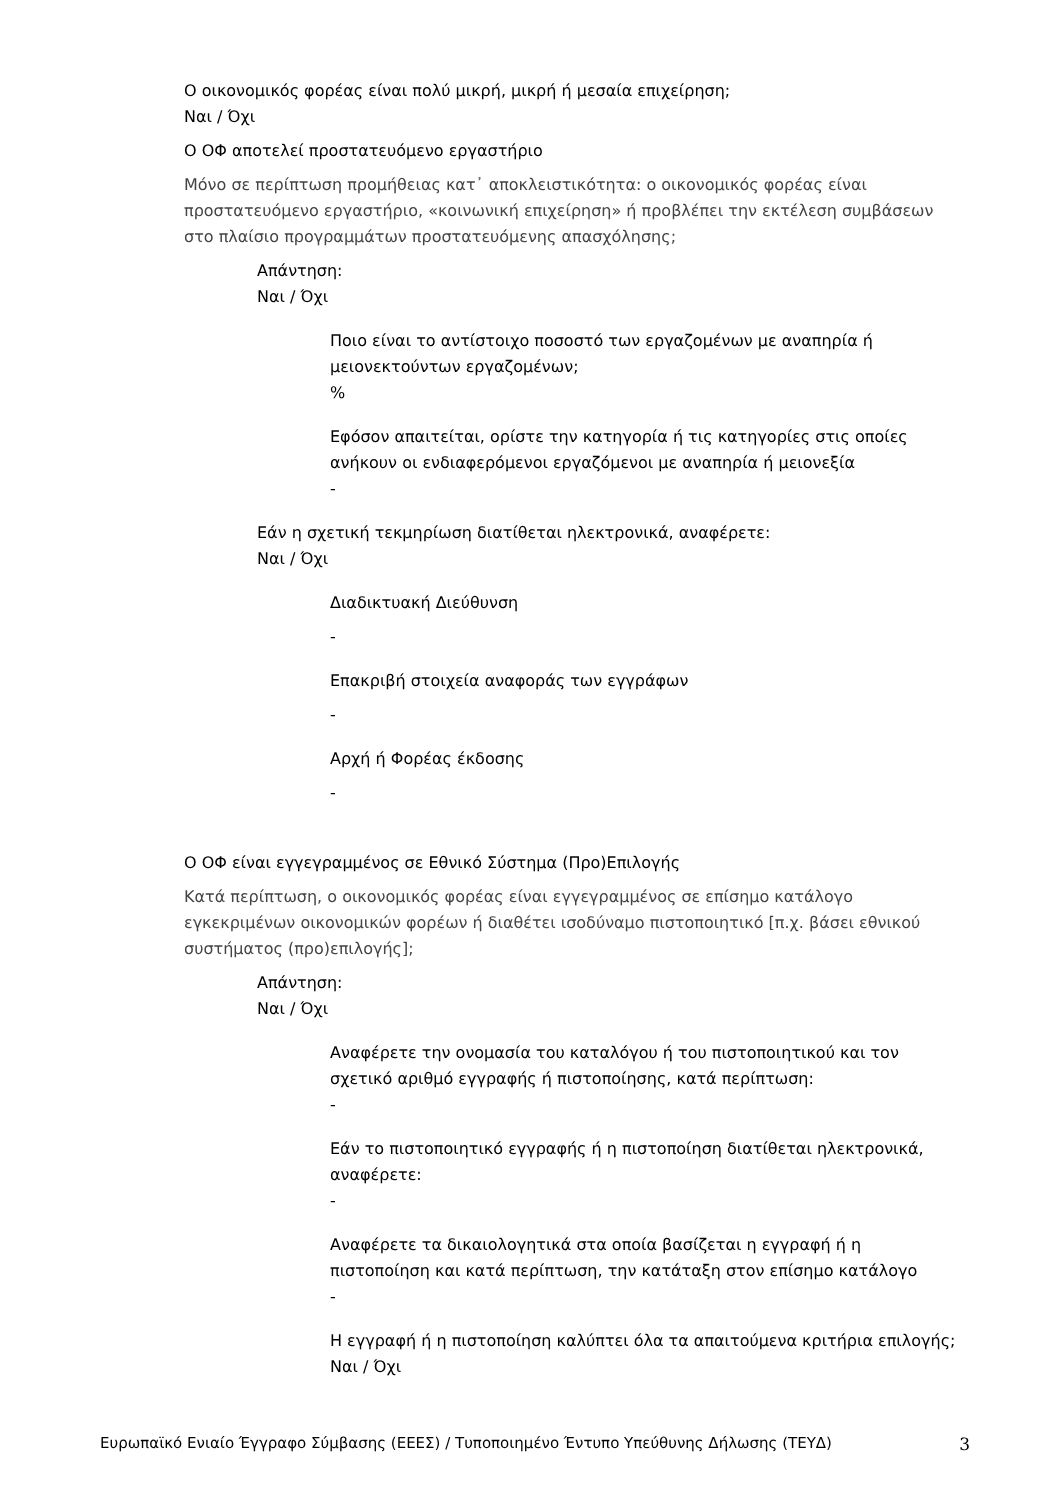Ο οικονομικός φορέας είναι πολύ μικρή, μικρή ή μεσαία επιχείρηση;
Ναι / Όχι
Ο ΟΦ αποτελεί προστατευόμενο εργαστήριο
Μόνο σε περίπτωση προμήθειας κατ᾽ αποκλειστικότητα: ο οικονομικός φορέας είναι προστατευόμενο εργαστήριο, «κοινωνική επιχείρηση» ή προβλέπει την εκτέλεση συμβάσεων στο πλαίσιο προγραμμάτων προστατευόμενης απασχόλησης;
Απάντηση:
Ναι / Όχι
Ποιο είναι το αντίστοιχο ποσοστό των εργαζομένων με αναπηρία ή μειονεκτούντων εργαζομένων;
%
Εφόσον απαιτείται, ορίστε την κατηγορία ή τις κατηγορίες στις οποίες ανήκουν οι ενδιαφερόμενοι εργαζόμενοι με αναπηρία ή μειονεξία
-
Εάν η σχετική τεκμηρίωση διατίθεται ηλεκτρονικά, αναφέρετε:
Ναι / Όχι
Διαδικτυακή Διεύθυνση
-
Επακριβή στοιχεία αναφοράς των εγγράφων
-
Αρχή ή Φορέας έκδοσης
-
Ο ΟΦ είναι εγγεγραμμένος σε Εθνικό Σύστημα (Προ)Επιλογής
Κατά περίπτωση, ο οικονομικός φορέας είναι εγγεγραμμένος σε επίσημο κατάλογο εγκεκριμένων οικονομικών φορέων ή διαθέτει ισοδύναμο πιστοποιητικό [π.χ. βάσει εθνικού συστήματος (προ)επιλογής];
Απάντηση:
Ναι / Όχι
Αναφέρετε την ονομασία του καταλόγου ή του πιστοποιητικού και τον σχετικό αριθμό εγγραφής ή πιστοποίησης, κατά περίπτωση:
-
Εάν το πιστοποιητικό εγγραφής ή η πιστοποίηση διατίθεται ηλεκτρονικά, αναφέρετε:
-
Αναφέρετε τα δικαιολογητικά στα οποία βασίζεται η εγγραφή ή η πιστοποίηση και κατά περίπτωση, την κατάταξη στον επίσημο κατάλογο
-
Η εγγραφή ή η πιστοποίηση καλύπτει όλα τα απαιτούμενα κριτήρια επιλογής;
Ναι / Όχι
Ευρωπαϊκό Ενιαίο Έγγραφο Σύμβασης (ΕΕΕΣ) / Τυποποιημένο Έντυπο Υπεύθυνης Δήλωσης (ΤΕΥΔ) 3